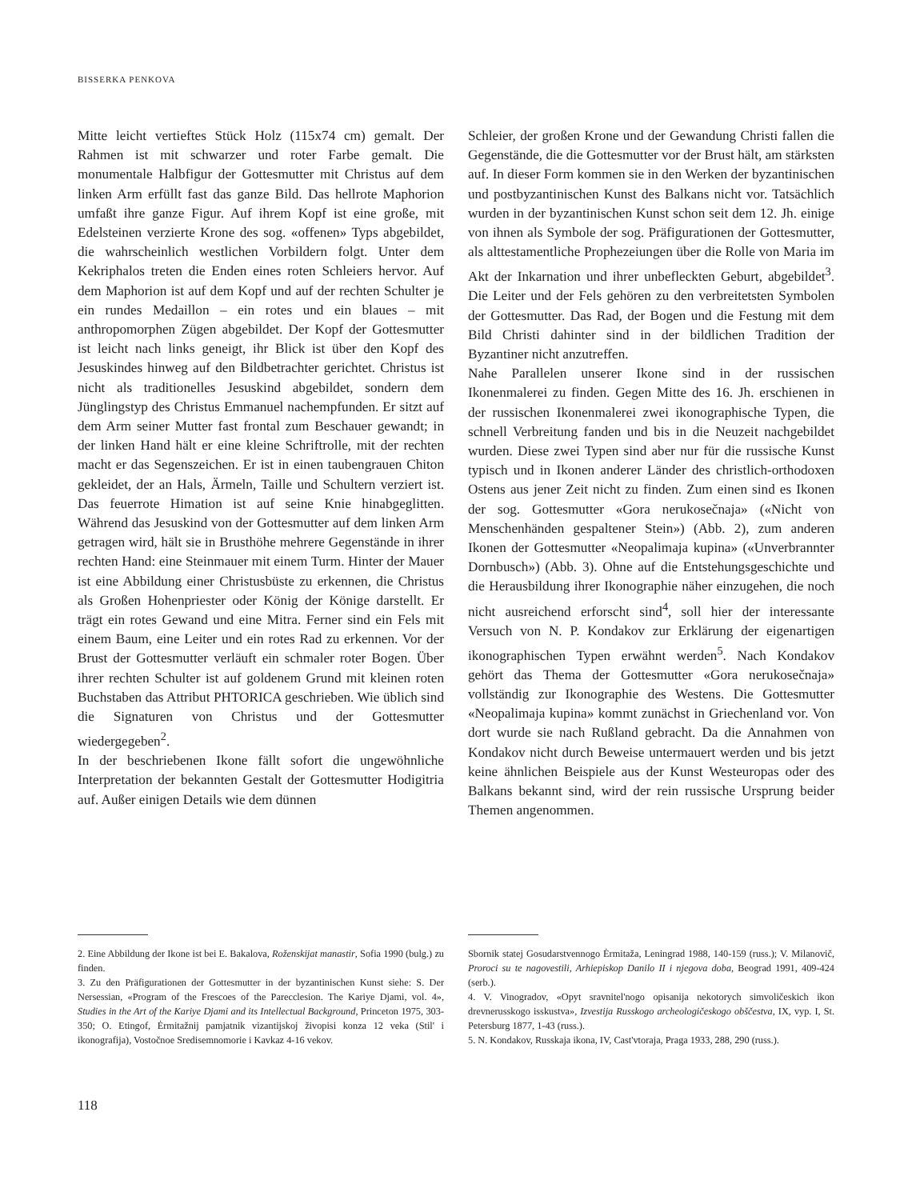BISSERKA PENKOVA
Mitte leicht vertieftes Stück Holz (115x74 cm) gemalt. Der Rahmen ist mit schwarzer und roter Farbe gemalt. Die monumentale Halbfigur der Gottesmutter mit Christus auf dem linken Arm erfüllt fast das ganze Bild. Das hellrote Maphorion umfaßt ihre ganze Figur. Auf ihrem Kopf ist eine große, mit Edelsteinen verzierte Krone des sog. «offenen» Typs abgebildet, die wahrscheinlich westlichen Vorbildern folgt. Unter dem Kekriphalos treten die Enden eines roten Schleiers hervor. Auf dem Maphorion ist auf dem Kopf und auf der rechten Schulter je ein rundes Medaillon – ein rotes und ein blaues – mit anthropomorphen Zügen abgebildet. Der Kopf der Gottesmutter ist leicht nach links geneigt, ihr Blick ist über den Kopf des Jesuskindes hinweg auf den Bildbetrachter gerichtet. Christus ist nicht als traditionelles Jesuskind abgebildet, sondern dem Jünglingstyp des Christus Emmanuel nachempfunden. Er sitzt auf dem Arm seiner Mutter fast frontal zum Beschauer gewandt; in der linken Hand hält er eine kleine Schriftrolle, mit der rechten macht er das Segenszeichen. Er ist in einen taubengrauen Chiton gekleidet, der an Hals, Ärmeln, Taille und Schultern verziert ist. Das feuerrote Himation ist auf seine Knie hinabgeglitten. Während das Jesuskind von der Gottesmutter auf dem linken Arm getragen wird, hält sie in Brusthöhe mehrere Gegenstände in ihrer rechten Hand: eine Steinmauer mit einem Turm. Hinter der Mauer ist eine Abbildung einer Christusbüste zu erkennen, die Christus als Großen Hohenpriester oder König der Könige darstellt. Er trägt ein rotes Gewand und eine Mitra. Ferner sind ein Fels mit einem Baum, eine Leiter und ein rotes Rad zu erkennen. Vor der Brust der Gottesmutter verläuft ein schmaler roter Bogen. Über ihrer rechten Schulter ist auf goldenem Grund mit kleinen roten Buchstaben das Attribut PHTORICA geschrieben. Wie üblich sind die Signaturen von Christus und der Gottesmutter wiedergegeben<sup>2</sup>.
In der beschriebenen Ikone fällt sofort die ungewöhnliche Interpretation der bekannten Gestalt der Gottesmutter Hodigitria auf. Außer einigen Details wie dem dünnen
Schleier, der großen Krone und der Gewandung Christi fallen die Gegenstände, die die Gottesmutter vor der Brust hält, am stärksten auf. In dieser Form kommen sie in den Werken der byzantinischen und postbyzantinischen Kunst des Balkans nicht vor. Tatsächlich wurden in der byzantinischen Kunst schon seit dem 12. Jh. einige von ihnen als Symbole der sog. Präfigurationen der Gottesmutter, als alttestamentliche Prophezeiungen über die Rolle von Maria im Akt der Inkarnation und ihrer unbefleckten Geburt, abgebildet<sup>3</sup>. Die Leiter und der Fels gehören zu den verbreitetsten Symbolen der Gottesmutter. Das Rad, der Bogen und die Festung mit dem Bild Christi dahinter sind in der bildlichen Tradition der Byzantiner nicht anzutreffen.
Nahe Parallelen unserer Ikone sind in der russischen Ikonenmalerei zu finden. Gegen Mitte des 16. Jh. erschienen in der russischen Ikonenmalerei zwei ikonographische Typen, die schnell Verbreitung fanden und bis in die Neuzeit nachgebildet wurden. Diese zwei Typen sind aber nur für die russische Kunst typisch und in Ikonen anderer Länder des christlich-orthodoxen Ostens aus jener Zeit nicht zu finden. Zum einen sind es Ikonen der sog. Gottesmutter «Gora nerukosečnaja» («Nicht von Menschenhänden gespaltener Stein») (Abb. 2), zum anderen Ikonen der Gottesmutter «Neopalimaja kupina» («Unverbrannter Dornbusch») (Abb. 3). Ohne auf die Entstehungsgeschichte und die Herausbildung ihrer Ikonographie näher einzugehen, die noch nicht ausreichend erforscht sind<sup>4</sup>, soll hier der interessante Versuch von N. P. Kondakov zur Erklärung der eigenartigen ikonographischen Typen erwähnt werden<sup>5</sup>. Nach Kondakov gehört das Thema der Gottesmutter «Gora nerukosečnaja» vollständig zur Ikonographie des Westens. Die Gottesmutter «Neopalimaja kupina» kommt zunächst in Griechenland vor. Von dort wurde sie nach Rußland gebracht. Da die Annahmen von Kondakov nicht durch Beweise untermauert werden und bis jetzt keine ähnlichen Beispiele aus der Kunst Westeuropas oder des Balkans bekannt sind, wird der rein russische Ursprung beider Themen angenommen.
2. Eine Abbildung der Ikone ist bei E. Bakalova, Roženskijat manastir, Sofia 1990 (bulg.) zu finden.
3. Zu den Präfigurationen der Gottesmutter in der byzantinischen Kunst siehe: S. Der Nersessian, «Program of the Frescoes of the Parecclesion. The Kariye Djami, vol. 4», Studies in the Art of the Kariye Djami and its Intellectual Background, Princeton 1975, 303-350; O. Etingof, Ėrmitažnij pamjatnik vizantijskoj živopisi konza 12 veka (Stil' i ikonografija), Vostočnoe Sredisemnomorie i Kavkaz 4-16 vekov.
Sbornik statej Gosudarstvennogo Ėrmitaža, Leningrad 1988, 140-159 (russ.); V. Milanovič, Proroci su te nagovestili, Arhiepiskop Danilo II i njegova doba, Beograd 1991, 409-424 (serb.).
4. V. Vinogradov, «Opyt sravnitel'nogo opisanija nekotorych simvoličeskich ikon drevnerusskogo isskustva», Izvestija Russkogo archeologičeskogo obščestva, IX, vyp. I, St. Petersburg 1877, 1-43 (russ.).
5. N. Kondakov, Russkaja ikona, IV, Cast'vtoraja, Praga 1933, 288, 290 (russ.).
118